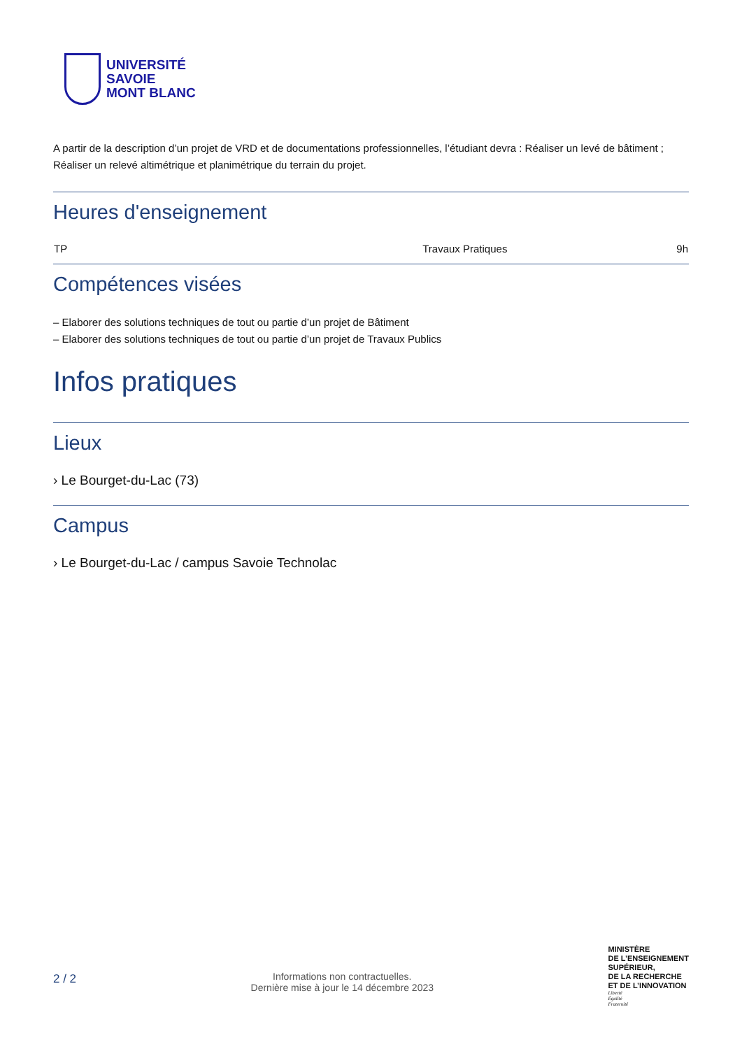UNIVERSITÉ
SAVOIE
MONT BLANC
A partir de la description d’un projet de VRD et de documentations professionnelles, l’étudiant devra : Réaliser un levé de bâtiment ; Réaliser un relevé altimétrique et planimétrique du terrain du projet.
Heures d'enseignement
| TP | Travaux Pratiques | 9h |
Compétences visées
– Elaborer des solutions techniques de tout ou partie d’un projet de Bâtiment
– Elaborer des solutions techniques de tout ou partie d’un projet de Travaux Publics
Infos pratiques
Lieux
› Le Bourget-du-Lac (73)
Campus
› Le Bourget-du-Lac / campus Savoie Technolac
2 / 2
Informations non contractuelles.
Dernière mise à jour le 14 décembre 2023
MINISTÈRE
DE L’ENSEIGNEMENT
SUPÉRIEUR,
DE LA RECHERCHE
ET DE L’INNOVATION
Liberté
Égalité
Fraternité